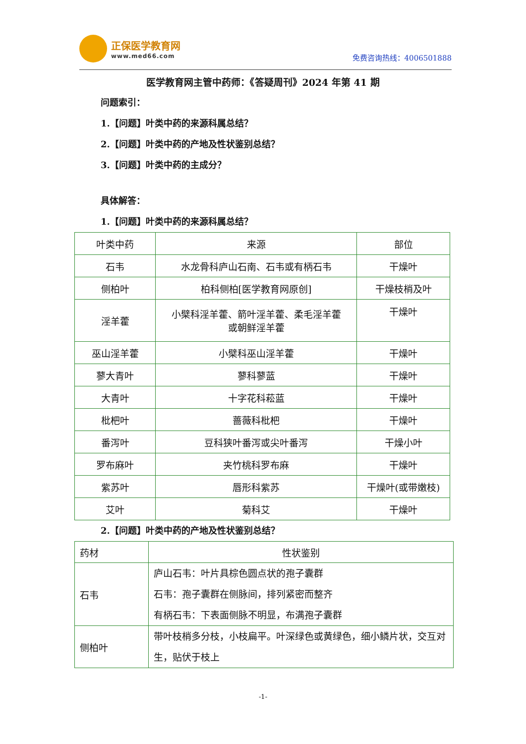正保医学教育网
www.med66.com
免费咨询热线：4006501888
医学教育网主管中药师：《答疑周刊》2024 年第 41 期
问题索引：
1.【问题】叶类中药的来源科属总结？
2.【问题】叶类中药的产地及性状鉴别总结？
3.【问题】叶类中药的主成分？
具体解答：
1.【问题】叶类中药的来源科属总结？
| 叶类中药 | 来源 | 部位 |
| --- | --- | --- |
| 石韦 | 水龙骨科庐山石南、石韦或有柄石韦 | 干燥叶 |
| 侧柏叶 | 柏科侧柏[医学教育网原创] | 干燥枝梢及叶 |
| 淫羊藿 | 小檗科淫羊藿、箭叶淫羊藿、柔毛淫羊藿 或朝鲜淫羊藿 | 干燥叶 |
| 巫山淫羊藿 | 小檗科巫山淫羊藿 | 干燥叶 |
| 蓼大青叶 | 蓼科蓼蓝 | 干燥叶 |
| 大青叶 | 十字花科菘蓝 | 干燥叶 |
| 枇杷叶 | 蔷薇科枇杷 | 干燥叶 |
| 番泻叶 | 豆科狭叶番泻或尖叶番泻 | 干燥小叶 |
| 罗布麻叶 | 夹竹桃科罗布麻 | 干燥叶 |
| 紫苏叶 | 唇形科紫苏 | 干燥叶(或带嫩枝) |
| 艾叶 | 菊科艾 | 干燥叶 |
2.【问题】叶类中药的产地及性状鉴别总结？
| 药材 | 性状鉴别 |
| --- | --- |
| 石韦 | 庐山石韦：叶片具棕色圆点状的孢子囊群 石韦：孢子囊群在侧脉间，排列紧密而整齐 有柄石韦：下表面侧脉不明显，布满孢子囊群 |
| 侧柏叶 | 带叶枝梢多分枝，小枝扁平。叶深绿色或黄绿色，细小鳞片状，交互对生，贴伏于枝上 |
-1-